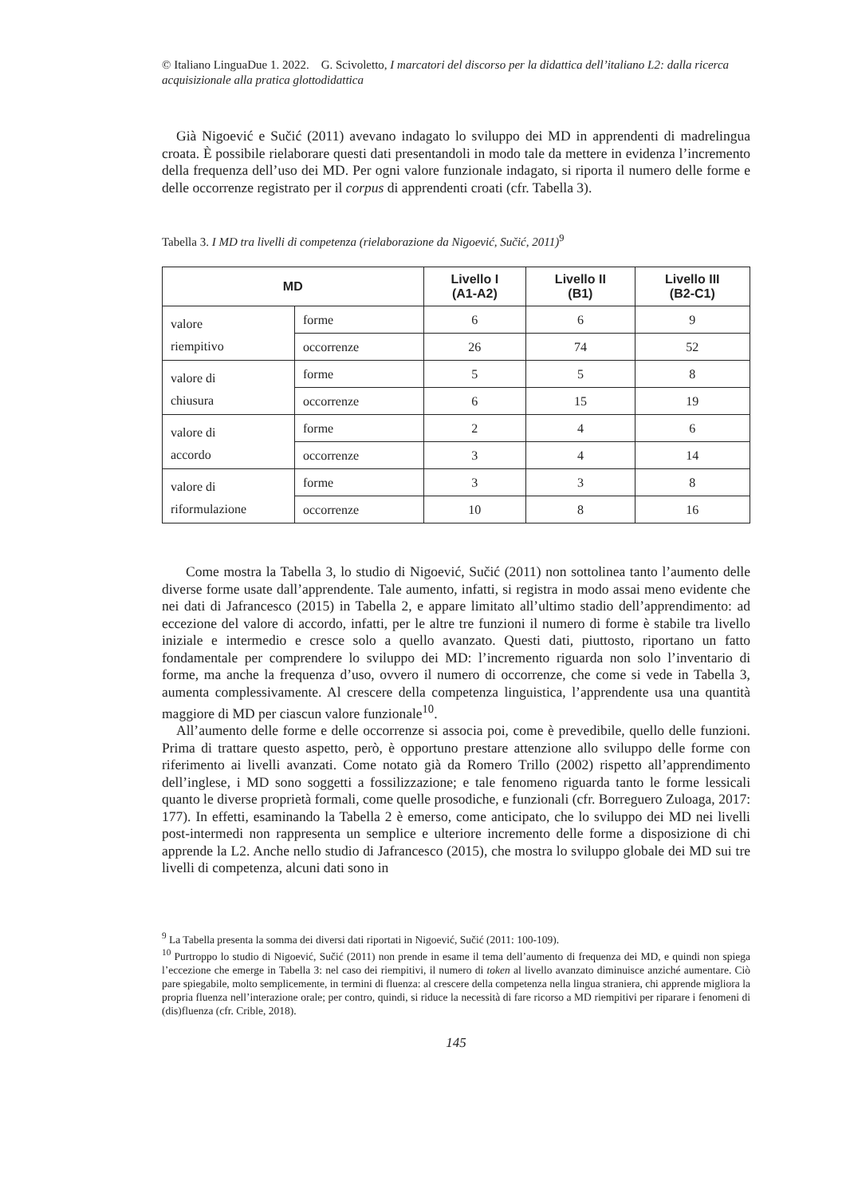© Italiano LinguaDue 1. 2022. G. Scivoletto, I marcatori del discorso per la didattica dell’italiano L2: dalla ricerca acquisizionale alla pratica glottodidattica
Già Nigoević e Sučić (2011) avevano indagato lo sviluppo dei MD in apprendenti di madrelingua croata. È possibile rielaborare questi dati presentandoli in modo tale da mettere in evidenza l’incremento della frequenza dell’uso dei MD. Per ogni valore funzionale indagato, si riporta il numero delle forme e delle occorrenze registrato per il corpus di apprendenti croati (cfr. Tabella 3).
Tabella 3. I MD tra livelli di competenza (rielaborazione da Nigoević, Sučić, 2011)<sup>9</sup>
| MD | | Livello I (A1-A2) | Livello II (B1) | Livello III (B2-C1) |
| --- | --- | --- | --- | --- |
| valore riempitivo | forme | 6 | 6 | 9 |
| | occorrenze | 26 | 74 | 52 |
| valore di chiusura | forme | 5 | 5 | 8 |
| | occorrenze | 6 | 15 | 19 |
| valore di accordo | forme | 2 | 4 | 6 |
| | occorrenze | 3 | 4 | 14 |
| valore di riformulazione | forme | 3 | 3 | 8 |
| | occorrenze | 10 | 8 | 16 |
Come mostra la Tabella 3, lo studio di Nigoević, Sučić (2011) non sottolinea tanto l’aumento delle diverse forme usate dall’apprendente. Tale aumento, infatti, si registra in modo assai meno evidente che nei dati di Jafrancesco (2015) in Tabella 2, e appare limitato all’ultimo stadio dell’apprendimento: ad eccezione del valore di accordo, infatti, per le altre tre funzioni il numero di forme è stabile tra livello iniziale e intermedio e cresce solo a quello avanzato. Questi dati, piuttosto, riportano un fatto fondamentale per comprendere lo sviluppo dei MD: l’incremento riguarda non solo l’inventario di forme, ma anche la frequenza d’uso, ovvero il numero di occorrenze, che come si vede in Tabella 3, aumenta complessivamente. Al crescere della competenza linguistica, l’apprendente usa una quantità maggiore di MD per ciascun valore funzionale<sup>10</sup>.
All’aumento delle forme e delle occorrenze si associa poi, come è prevedibile, quello delle funzioni. Prima di trattare questo aspetto, però, è opportuno prestare attenzione allo sviluppo delle forme con riferimento ai livelli avanzati. Come notato già da Romero Trillo (2002) rispetto all’apprendimento dell’inglese, i MD sono soggetti a fossilizzazione; e tale fenomeno riguarda tanto le forme lessicali quanto le diverse proprietà formali, come quelle prosodiche, e funzionali (cfr. Borreguero Zuloaga, 2017: 177). In effetti, esaminando la Tabella 2 è emerso, come anticipato, che lo sviluppo dei MD nei livelli post-intermedi non rappresenta un semplice e ulteriore incremento delle forme a disposizione di chi apprende la L2. Anche nello studio di Jafrancesco (2015), che mostra lo sviluppo globale dei MD sui tre livelli di competenza, alcuni dati sono in
<sup>9</sup> La Tabella presenta la somma dei diversi dati riportati in Nigoević, Sučić (2011: 100-109).
<sup>10</sup> Purtroppo lo studio di Nigoević, Sučić (2011) non prende in esame il tema dell’aumento di frequenza dei MD, e quindi non spiega l’eccezione che emerge in Tabella 3: nel caso dei riempitivi, il numero di token al livello avanzato diminuisce anziché aumentare. Ciò pare spiegabile, molto semplicemente, in termini di fluenza: al crescere della competenza nella lingua straniera, chi apprende migliora la propria fluenza nell’interazione orale; per contro, quindi, si riduce la necessità di fare ricorso a MD riempitivi per riparare i fenomeni di (dis)fluenza (cfr. Crible, 2018).
145